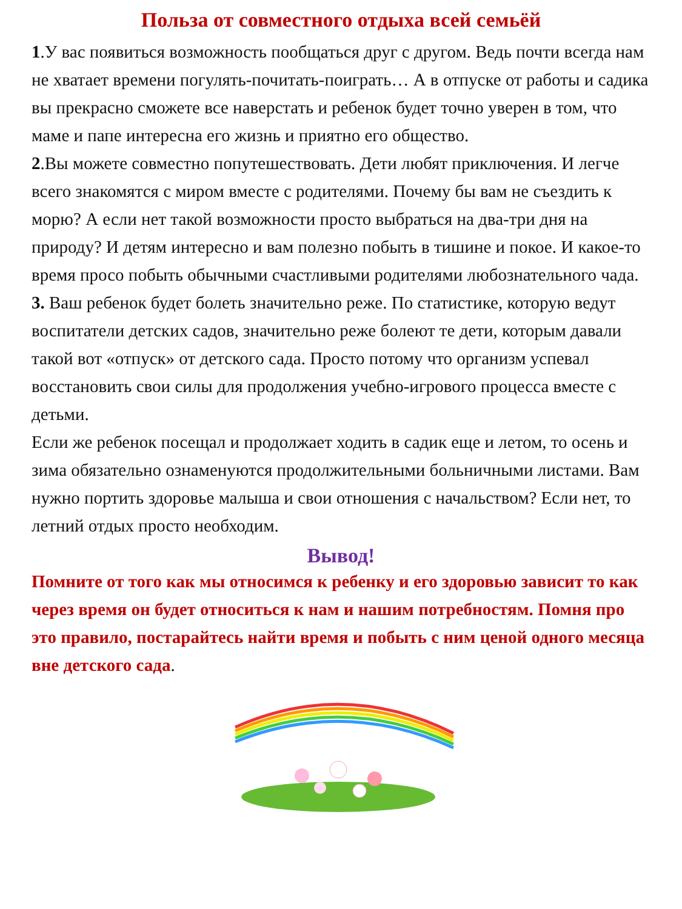Польза от совместного отдыха всей семьёй
1.У вас появиться возможность пообщаться друг с другом. Ведь почти всегда нам не хватает времени погулять-почитать-поиграть… А в отпуске от работы и садика вы прекрасно сможете все наверстать и ребенок будет точно уверен в том, что маме и папе интересна его жизнь и приятно его общество.
2.Вы можете совместно попутешествовать. Дети любят приключения. И легче всего знакомятся с миром вместе с родителями. Почему бы вам не съездить к морю? А если нет такой возможности просто выбраться на два-три дня на природу? И детям интересно и вам полезно побыть в тишине и покое. И какое-то время просо побыть обычными счастливыми родителями любознательного чада.
3. Ваш ребенок будет болеть значительно реже. По статистике, которую ведут воспитатели детских садов, значительно реже болеют те дети, которым давали такой вот «отпуск» от детского сада. Просто потому что организм успевал восстановить свои силы для продолжения учебно-игрового процесса вместе с детьми.
Если же ребенок посещал и продолжает ходить в садик еще и летом, то осень и зима обязательно ознаменуются продолжительными больничными листами. Вам нужно портить здоровье малыша и свои отношения с начальством? Если нет, то летний отдых просто необходим.
Вывод!
Помните от того как мы относимся к ребенку и его здоровью зависит то как через время он будет относиться к нам и нашим потребностям. Помня про это правило, постарайтесь найти время и побыть с ним ценой одного месяца вне детского сада.